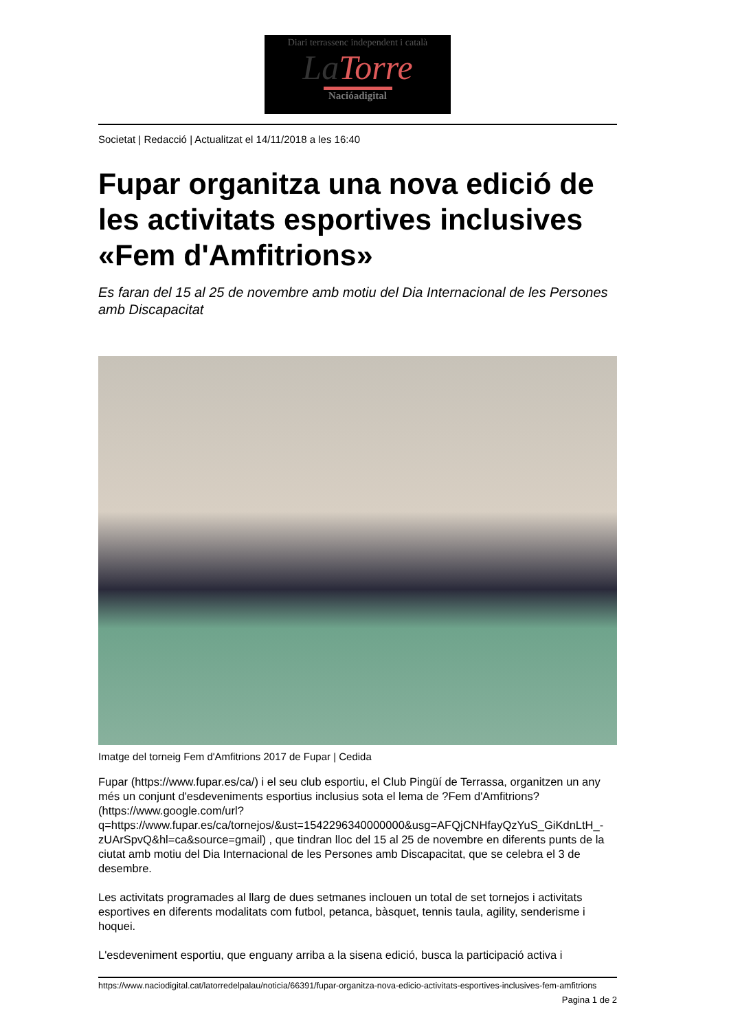Diari terrassenc independent i català
La Torre
Nacióadigital
Societat | Redacció | Actualitzat el 14/11/2018 a les 16:40
Fupar organitza una nova edició de les activitats esportives inclusives «Fem d'Amfitrions»
Es faran del 15 al 25 de novembre amb motiu del Dia Internacional de les Persones amb Discapacitat
Imatge del torneig Fem d'Amfitrions 2017 de Fupar | Cedida
Fupar (https://www.fupar.es/ca/) i el seu club esportiu, el Club Pingüí de Terrassa, organitzen un any més un conjunt d'esdeveniments esportius inclusius sota el lema de ?Fem d'Amfitrions? (https://www.google.com/url?q=https://www.fupar.es/ca/tornejos/&ust=1542296340000000&usg=AFQjCNHfayQzYuS_GiKdnLtH_-zUArSpvQ&hl=ca&source=gmail) , que tindran lloc del 15 al 25 de novembre en diferents punts de la ciutat amb motiu del Dia Internacional de les Persones amb Discapacitat, que se celebra el 3 de desembre.
Les activitats programades al llarg de dues setmanes inclouen un total de set tornejos i activitats esportives en diferents modalitats com futbol, petanca, bàsquet, tennis taula, agility, senderisme i hoquei.
L'esdeveniment esportiu, que enguany arriba a la sisena edició, busca la participació activa i
https://www.naciodigital.cat/latorredelpalau/noticia/66391/fupar-organitza-nova-edicio-activitats-esportives-inclusives-fem-amfitrions
Pagina 1 de 2